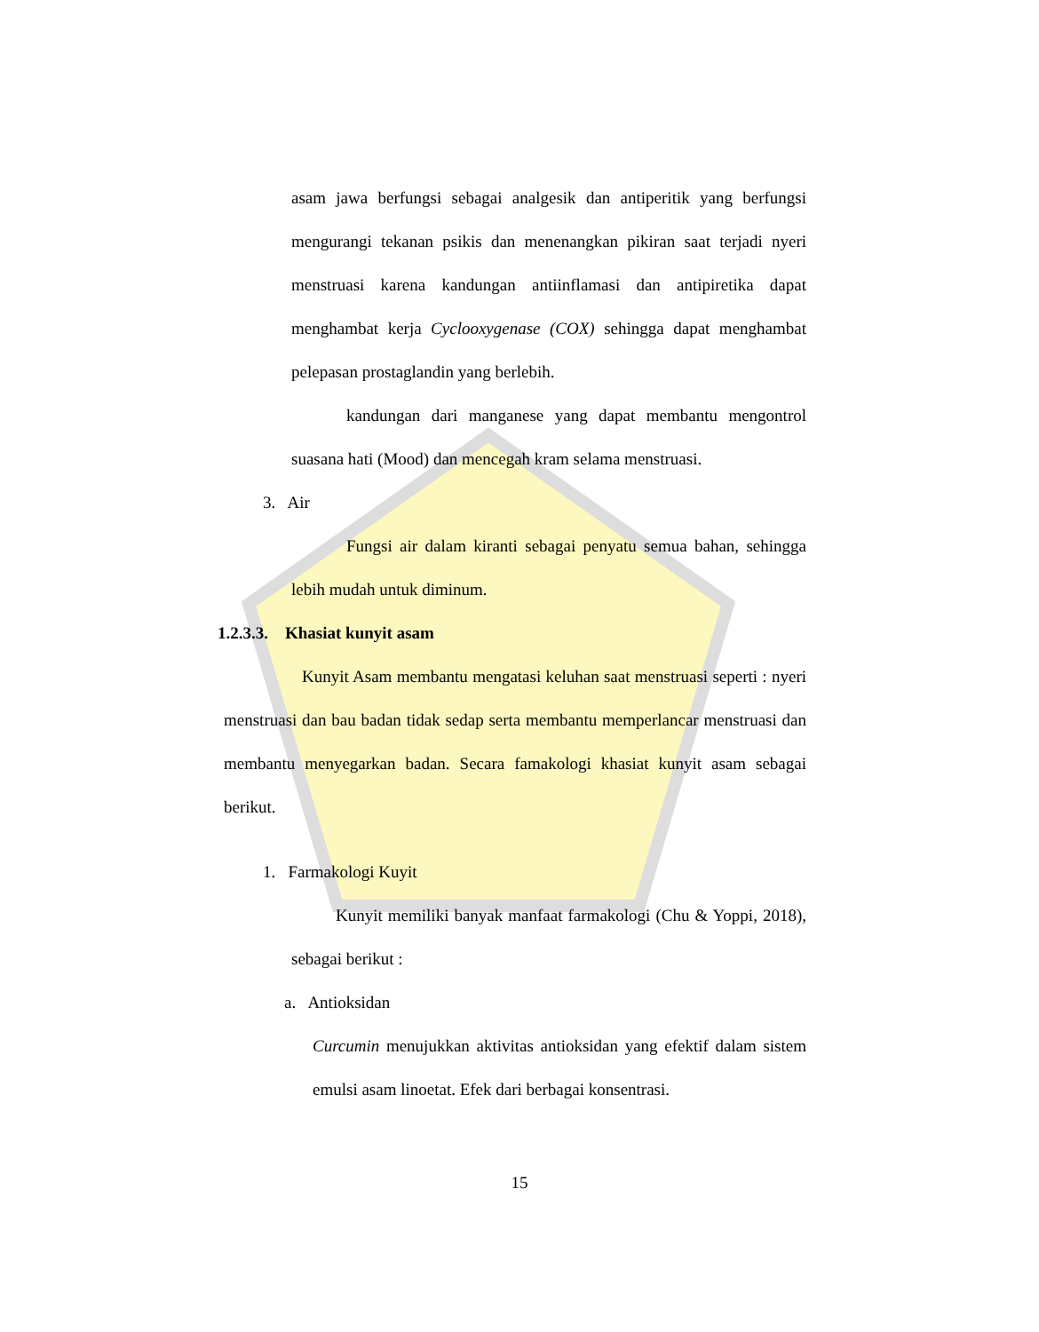asam jawa berfungsi sebagai analgesik dan antiperitik yang berfungsi mengurangi tekanan psikis dan menenangkan pikiran saat terjadi nyeri menstruasi karena kandungan antiinflamasi dan antipiretika dapat menghambat kerja Cyclooxygenase (COX) sehingga dapat menghambat pelepasan prostaglandin yang berlebih.
kandungan dari manganese yang dapat membantu mengontrol suasana hati (Mood) dan mencegah kram selama menstruasi.
3. Air
Fungsi air dalam kiranti sebagai penyatu semua bahan, sehingga lebih mudah untuk diminum.
1.2.3.3. Khasiat kunyit asam
Kunyit Asam membantu mengatasi keluhan saat menstruasi seperti : nyeri menstruasi dan bau badan tidak sedap serta membantu memperlancar menstruasi dan membantu menyegarkan badan. Secara famakologi khasiat kunyit asam sebagai berikut.
1. Farmakologi Kuyit
Kunyit memiliki banyak manfaat farmakologi (Chu & Yoppi, 2018), sebagai berikut :
a. Antioksidan
Curcumin menujukkan aktivitas antioksidan yang efektif dalam sistem emulsi asam linoetat. Efek dari berbagai konsentrasi.
15